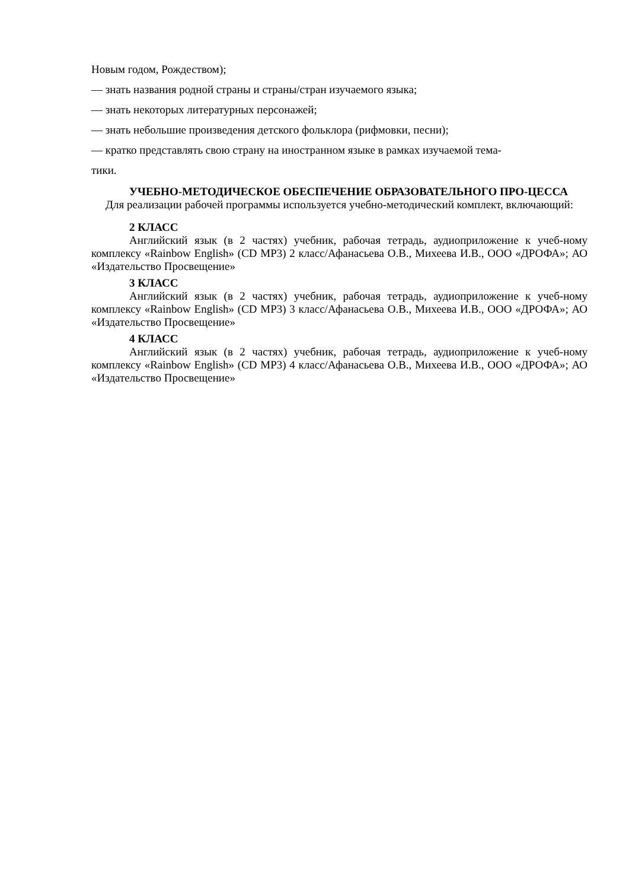Новым годом, Рождеством);
— знать названия родной страны и страны/стран изучаемого языка;
— знать некоторых литературных персонажей;
— знать небольшие произведения детского фольклора (рифмовки, песни);
— кратко представлять свою страну на иностранном языке в рамках изучаемой тема-
тики.
УЧЕБНО-МЕТОДИЧЕСКОЕ ОБЕСПЕЧЕНИЕ ОБРАЗОВАТЕЛЬНОГО ПРО-ЦЕССА
Для реализации рабочей программы используется учебно-методический комплект, включающий:
2 КЛАСС
Английский язык (в 2 частях) учебник, рабочая тетрадь, аудиоприложение к учеб-ному комплексу «Rainbow English» (CD MP3) 2 класс/Афанасьева О.В., Михеева И.В., ООО «ДРОФА»; АО «Издательство Просвещение»
3 КЛАСС
Английский язык (в 2 частях) учебник, рабочая тетрадь, аудиоприложение к учеб-ному комплексу «Rainbow English» (CD MP3) 3 класс/Афанасьева О.В., Михеева И.В., ООО «ДРОФА»; АО «Издательство Просвещение»
4 КЛАСС
Английский язык (в 2 частях) учебник, рабочая тетрадь, аудиоприложение к учеб-ному комплексу «Rainbow English» (CD MP3) 4 класс/Афанасьева О.В., Михеева И.В., ООО «ДРОФА»; АО «Издательство Просвещение»